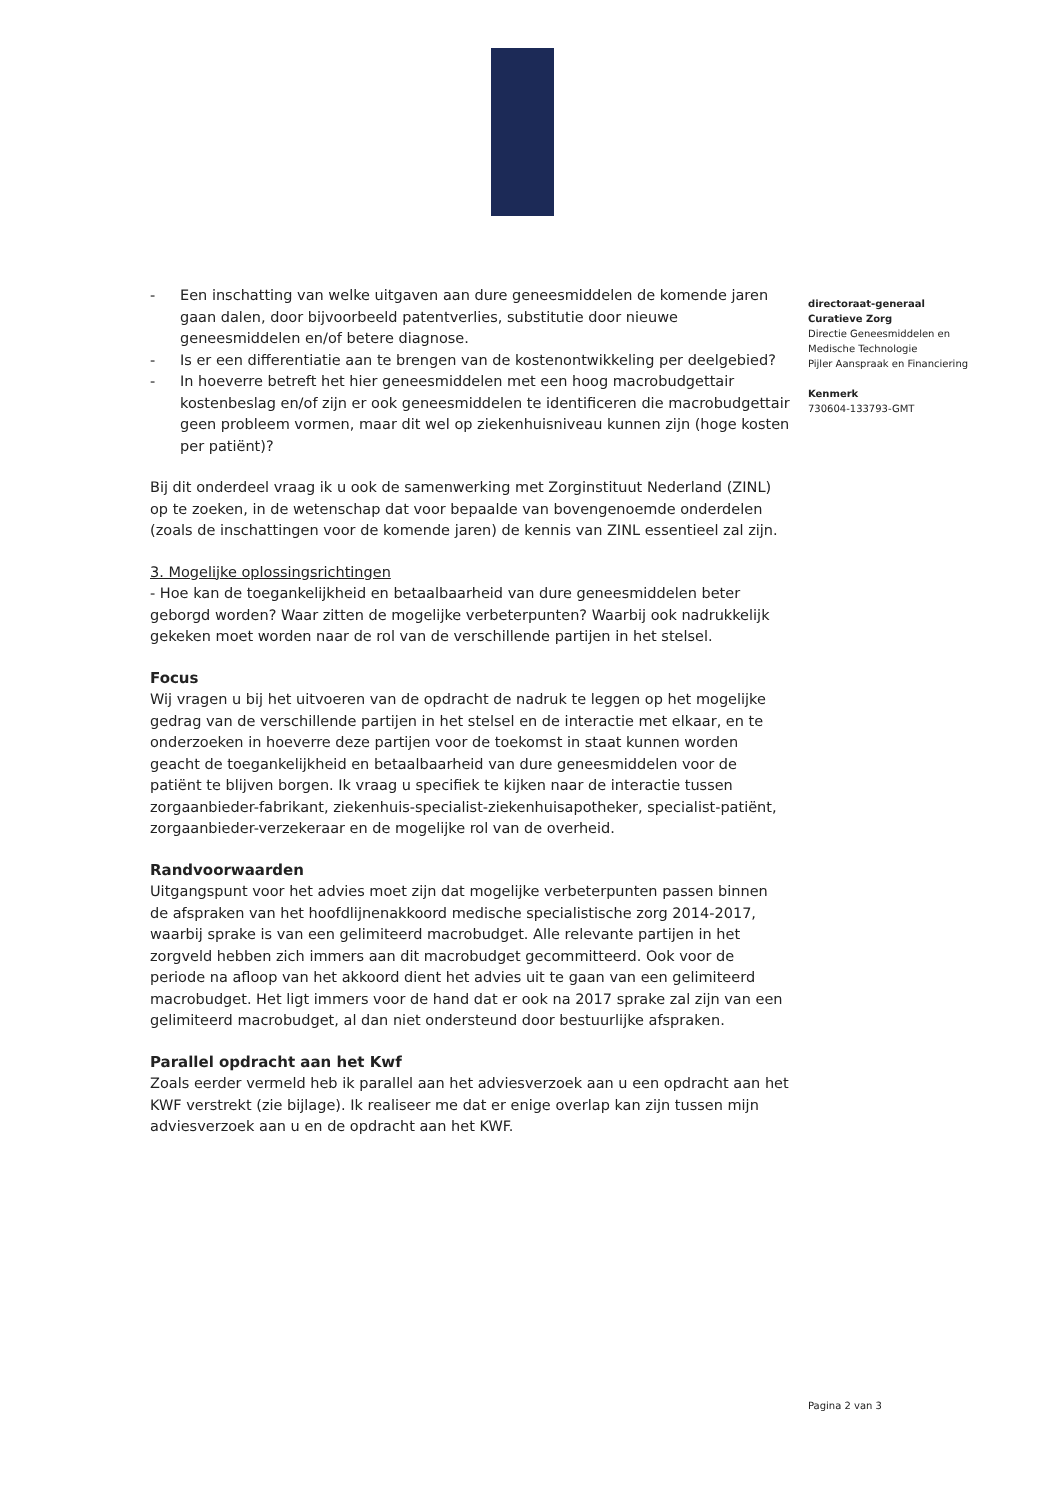- Een inschatting van welke uitgaven aan dure geneesmiddelen de komende jaren gaan dalen, door bijvoorbeeld patentverlies, substitutie door nieuwe geneesmiddelen en/of betere diagnose.
- Is er een differentiatie aan te brengen van de kostenontwikkeling per deelgebied?
- In hoeverre betreft het hier geneesmiddelen met een hoog macrobudgettair kostenbeslag en/of zijn er ook geneesmiddelen te identificeren die macrobudgettair geen probleem vormen, maar dit wel op ziekenhuisniveau kunnen zijn (hoge kosten per patiënt)?
Bij dit onderdeel vraag ik u ook de samenwerking met Zorginstituut Nederland (ZINL) op te zoeken, in de wetenschap dat voor bepaalde van bovengenoemde onderdelen (zoals de inschattingen voor de komende jaren) de kennis van ZINL essentieel zal zijn.
3. Mogelijke oplossingsrichtingen
- Hoe kan de toegankelijkheid en betaalbaarheid van dure geneesmiddelen beter geborgd worden? Waar zitten de mogelijke verbeterpunten? Waarbij ook nadrukkelijk gekeken moet worden naar de rol van de verschillende partijen in het stelsel.
Focus
Wij vragen u bij het uitvoeren van de opdracht de nadruk te leggen op het mogelijke gedrag van de verschillende partijen in het stelsel en de interactie met elkaar, en te onderzoeken in hoeverre deze partijen voor de toekomst in staat kunnen worden geacht de toegankelijkheid en betaalbaarheid van dure geneesmiddelen voor de patiënt te blijven borgen. Ik vraag u specifiek te kijken naar de interactie tussen zorgaanbieder-fabrikant, ziekenhuis-specialist-ziekenhuisapotheker, specialist-patiënt, zorgaanbieder-verzekeraar en de mogelijke rol van de overheid.
Randvoorwaarden
Uitgangspunt voor het advies moet zijn dat mogelijke verbeterpunten passen binnen de afspraken van het hoofdlijnenakkoord medische specialistische zorg 2014-2017, waarbij sprake is van een gelimiteerd macrobudget. Alle relevante partijen in het zorgveld hebben zich immers aan dit macrobudget gecommitteerd. Ook voor de periode na afloop van het akkoord dient het advies uit te gaan van een gelimiteerd macrobudget. Het ligt immers voor de hand dat er ook na 2017 sprake zal zijn van een gelimiteerd macrobudget, al dan niet ondersteund door bestuurlijke afspraken.
Parallel opdracht aan het Kwf
Zoals eerder vermeld heb ik parallel aan het adviesverzoek aan u een opdracht aan het KWF verstrekt (zie bijlage). Ik realiseer me dat er enige overlap kan zijn tussen mijn adviesverzoek aan u en de opdracht aan het KWF.
directoraat-generaal
Curatieve Zorg
Directie Geneesmiddelen en Medische Technologie
Pijler Aanspraak en Financiering
Kenmerk
730604-133793-GMT
Pagina 2 van 3